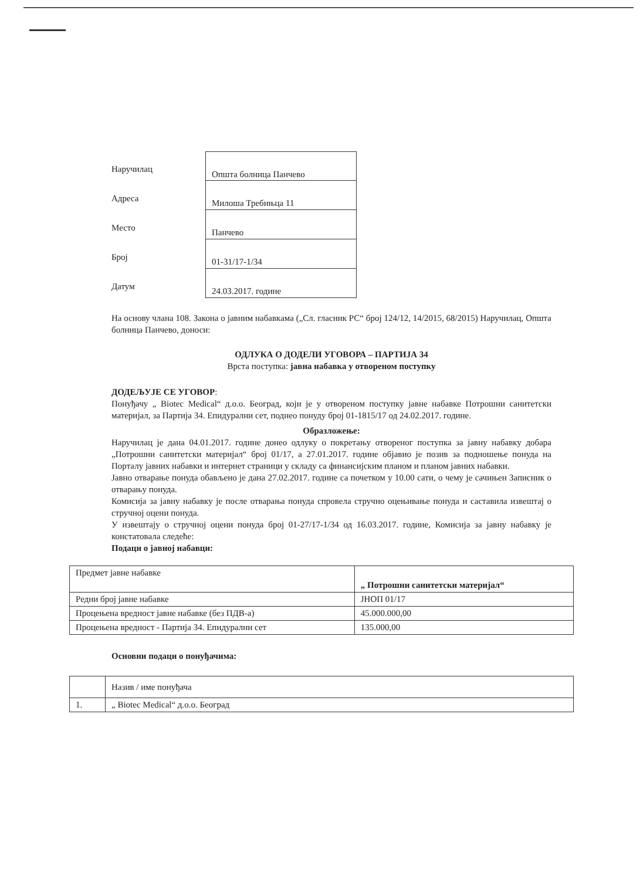Наручилац
Општа болница Панчево
Адреса
Милоша Требињца 11
Место
Панчево
Број
01-31/17-1/34
Датум
24.03.2017. године
На основу члана 108. Закона о јавним набавкама („Сл. гласник РС“ број 124/12, 14/2015, 68/2015) Наручилац, Општа болница Панчево, доноси:
ОДЛУКА О ДОДЕЛИ УГОВОРА – ПАРТИЈА 34
Врста поступка: јавна набавка у отвореном поступку
ДОДЕЉУЈЕ СЕ УГОВОР:
Понуђачу „ Biotec Medical“ д.о.о. Београд, који је у отвореном поступку јавне набавке Потрошни санитетски материјал, за Партија 34. Епидурални сет, поднео понуду број 01-1815/17 од 24.02.2017. године.
Образложење:
Наручилац је дана 04.01.2017. године донео одлуку о покретању отвореног поступка за јавну набавку добара „Потрошни санитетски материјал“ број 01/17, а 27.01.2017. године објавио је позив за подношење понуда на Порталу јавних набавки и интернет страници у складу са финансијским планом и планом јавних набавки.
Јавно отварање понуда обављено је дана 27.02.2017. године са почетком у 10.00 сати, о чему је сачињен Записник о отварању понуда.
Комисија за јавну набавку је после отварања понуда спровела стручно оцењивање понуда и саставила извештај о стручној оцени понуда.
У извештају о стручној оцени понуда број 01-27/17-1/34 од 16.03.2017. године, Комисија за јавну набавку је констатовала следеће:
Подаци о јавној набавци:
| Предмет јавне набавке | „ Потрошни санитетски материјал“ |
| Редни број јавне набавке | ЈНОП 01/17 |
| Процењена вредност јавне набавке (без ПДВ-а) | 45.000.000,00 |
| Процењена вредност - Партија 34. Епидурални сет | 135.000,00 |
Основни подаци о понуђачима:
| | Назив / име понуђача |
| 1. | „ Biotec Medical“ д.о.о. Београд |